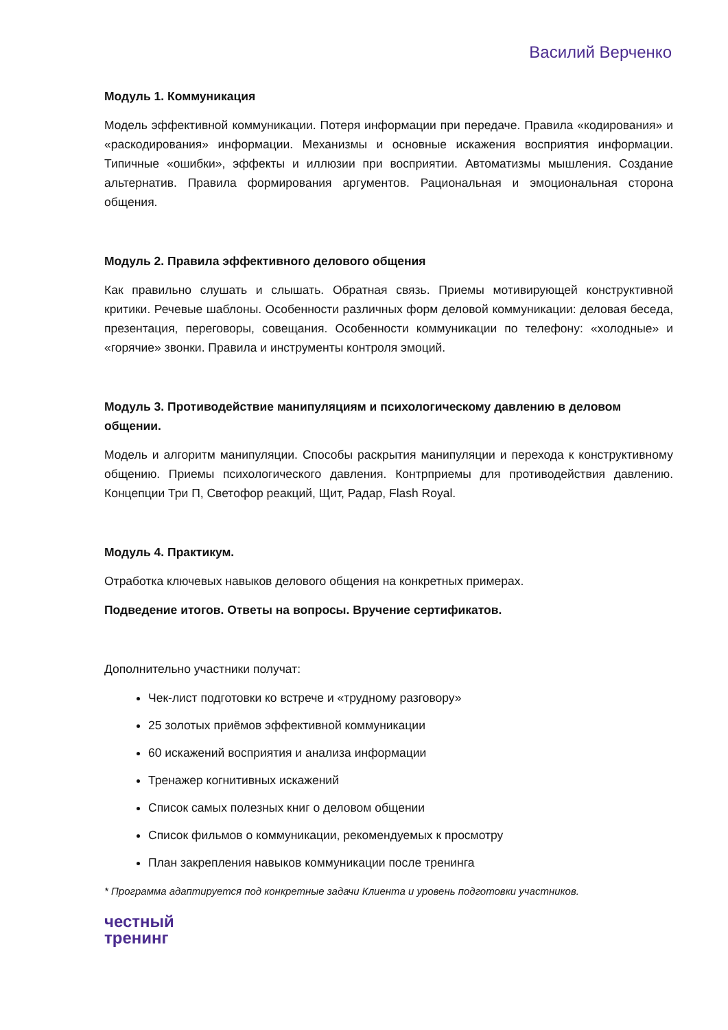Василий Верченко
Модуль 1. Коммуникация
Модель эффективной коммуникации. Потеря информации при передаче. Правила «кодирования» и «раскодирования» информации. Механизмы и основные искажения восприятия информации. Типичные «ошибки», эффекты и иллюзии при восприятии. Автоматизмы мышления. Создание альтернатив. Правила формирования аргументов. Рациональная и эмоциональная сторона общения.
Модуль 2. Правила эффективного делового общения
Как правильно слушать и слышать. Обратная связь. Приемы мотивирующей конструктивной критики. Речевые шаблоны. Особенности различных форм деловой коммуникации: деловая беседа, презентация, переговоры, совещания. Особенности коммуникации по телефону: «холодные» и «горячие» звонки. Правила и инструменты контроля эмоций.
Модуль 3. Противодействие манипуляциям и психологическому давлению в деловом общении.
Модель и алгоритм манипуляции. Способы раскрытия манипуляции и перехода к конструктивному общению. Приемы психологического давления. Контрприемы для противодействия давлению. Концепции Три П, Светофор реакций, Щит, Радар, Flash Royal.
Модуль 4. Практикум.
Отработка ключевых навыков делового общения на конкретных примерах.
Подведение итогов. Ответы на вопросы. Вручение сертификатов.
Дополнительно участники получат:
Чек-лист подготовки ко встрече и «трудному разговору»
25 золотых приёмов эффективной коммуникации
60 искажений восприятия и анализа информации
Тренажер когнитивных искажений
Список самых полезных книг о деловом общении
Список фильмов о коммуникации, рекомендуемых к просмотру
План закрепления навыков коммуникации после тренинга
* Программа адаптируется под конкретные задачи Клиента и уровень подготовки участников.
честный
тренинг